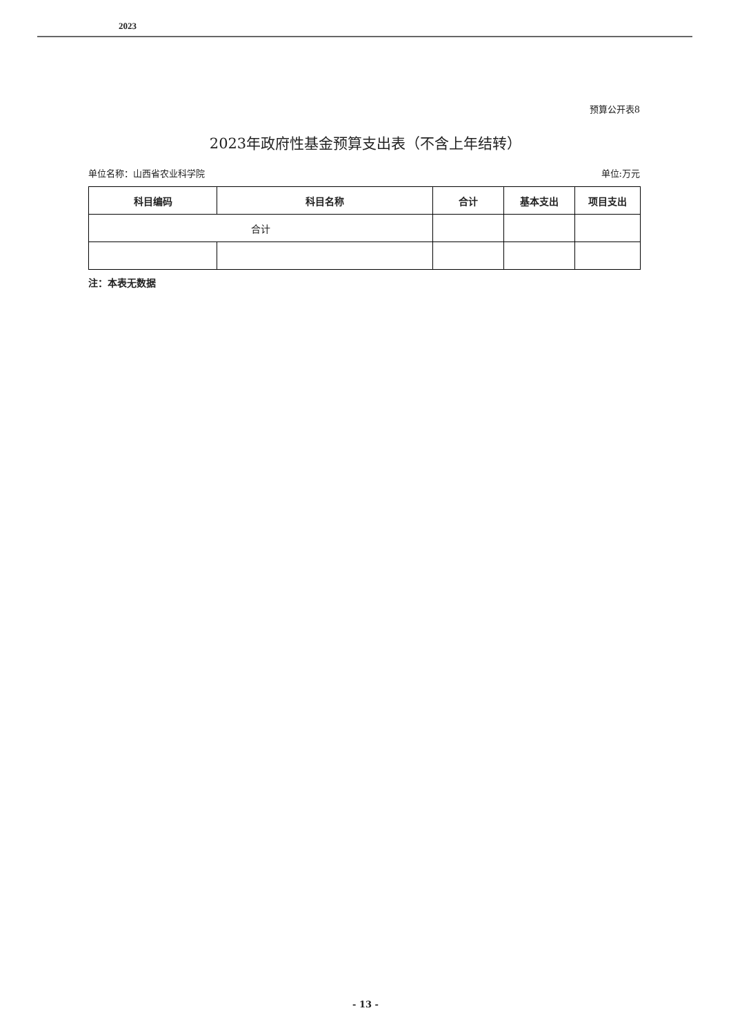2023
预算公开表8
2023年政府性基金预算支出表（不含上年结转）
单位名称：山西省农业科学院 单位:万元
| 科目编码 | 科目名称 | 合计 | 基本支出 | 项目支出 |
| --- | --- | --- | --- | --- |
| 合计 | | | | |
注：本表无数据
- 13 -